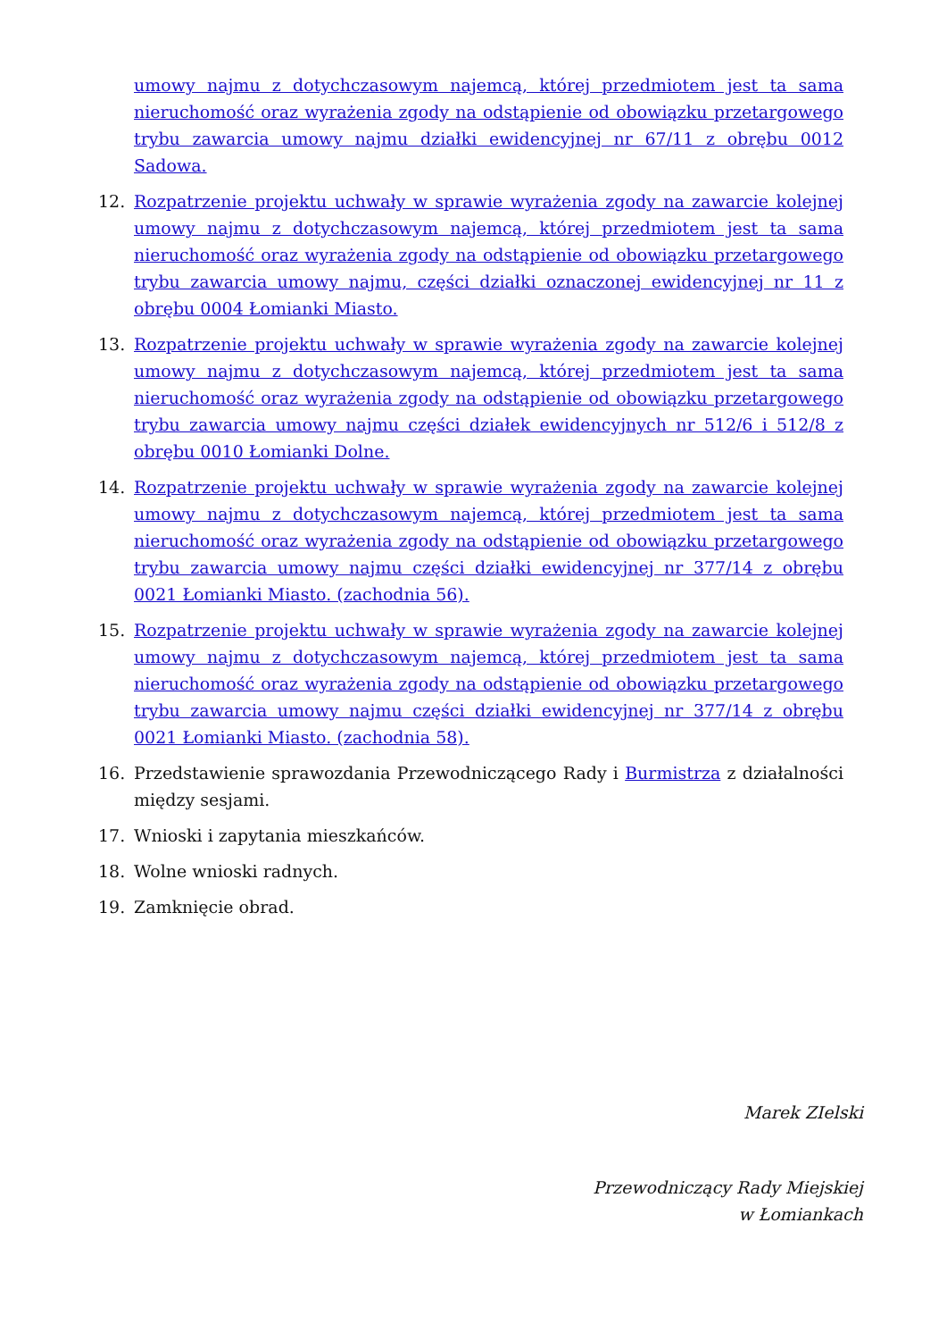umowy najmu z dotychczasowym najemcą, której przedmiotem jest ta sama nieruchomość oraz wyrażenia zgody na odstąpienie od obowiązku przetargowego trybu zawarcia umowy najmu działki ewidencyjnej nr 67/11 z obrębu 0012 Sadowa.
12. Rozpatrzenie projektu uchwały w sprawie wyrażenia zgody na zawarcie kolejnej umowy najmu z dotychczasowym najemcą, której przedmiotem jest ta sama nieruchomość oraz wyrażenia zgody na odstąpienie od obowiązku przetargowego trybu zawarcia umowy najmu, części działki oznaczonej ewidencyjnej nr 11 z obrębu 0004 Łomianki Miasto.
13. Rozpatrzenie projektu uchwały w sprawie wyrażenia zgody na zawarcie kolejnej umowy najmu z dotychczasowym najemcą, której przedmiotem jest ta sama nieruchomość oraz wyrażenia zgody na odstąpienie od obowiązku przetargowego trybu zawarcia umowy najmu części działek ewidencyjnych nr 512/6 i 512/8 z obrębu 0010 Łomianki Dolne.
14. Rozpatrzenie projektu uchwały w sprawie wyrażenia zgody na zawarcie kolejnej umowy najmu z dotychczasowym najemcą, której przedmiotem jest ta sama nieruchomość oraz wyrażenia zgody na odstąpienie od obowiązku przetargowego trybu zawarcia umowy najmu części działki ewidencyjnej nr 377/14 z obrębu 0021 Łomianki Miasto. (zachodnia 56).
15. Rozpatrzenie projektu uchwały w sprawie wyrażenia zgody na zawarcie kolejnej umowy najmu z dotychczasowym najemcą, której przedmiotem jest ta sama nieruchomość oraz wyrażenia zgody na odstąpienie od obowiązku przetargowego trybu zawarcia umowy najmu części działki ewidencyjnej nr 377/14 z obrębu 0021 Łomianki Miasto. (zachodnia 58).
16. Przedstawienie sprawozdania Przewodniczącego Rady i Burmistrza z działalności między sesjami.
17. Wnioski i zapytania mieszkańców.
18. Wolne wnioski radnych.
19. Zamknięcie obrad.
Marek ZIelski
Przewodniczący Rady Miejskiej
w Łomiankach